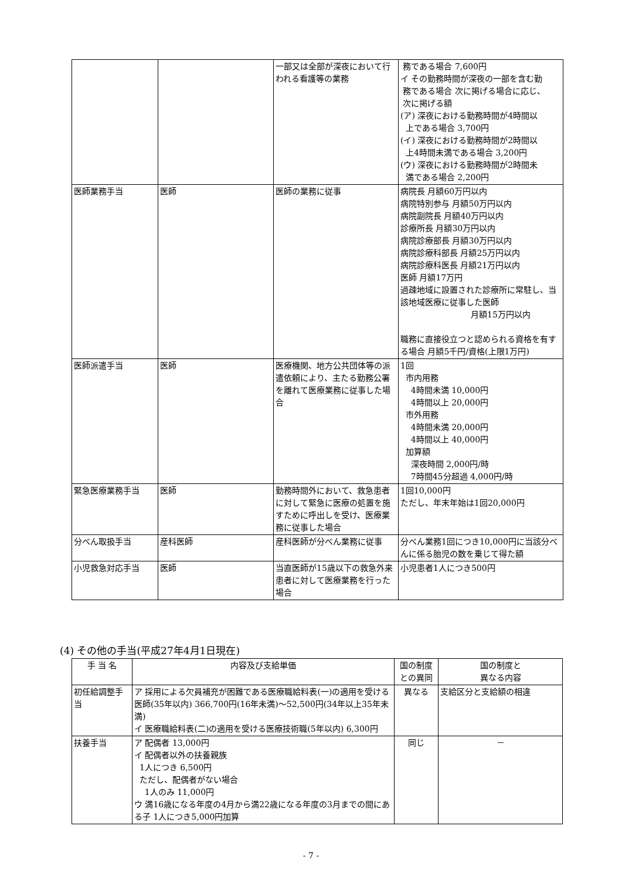| | | 一部又は全部が深夜において行われる看護等の業務 | 務である場合 7,600円 イ その勤務時間が深夜の一部を含む勤 務である場合 次に掲げる場合に応じ、 次に掲げる額 (ア) 深夜における勤務時間が4時間以 上である場合 3,700円 (イ) 深夜における勤務時間が2時間以 上4時間未満である場合 3,200円 (ウ) 深夜における勤務時間が2時間未 満である場合 2,200円 |
| 医師業務手当 | 医師 | 医師の業務に従事 | 病院長 月額60万円以内 病院特別参与 月額50万円以内 病院副院長 月額40万円以内 診療所長 月額30万円以内 病院診療部長 月額30万円以内 病院診療科部長 月額25万円以内 病院診療科医長 月額21万円以内 医師 月額17万円 過疎地域に設置された診療所に常駐し、当該地域医療に従事した医師 月額15万円以内 職務に直接役立つと認められる資格を有する場合 月額5千円/資格(上限1万円) |
| 医師派遣手当 | 医師 | 医療機関、地方公共団体等の派遣依頼により、主たる勤務公署を離れて医療業務に従事した場合 | 1回 市内用務 4時間未満 10,000円 4時間以上 20,000円 市外用務 4時間未満 20,000円 4時間以上 40,000円 加算額 深夜時間 2,000円/時 7時間45分超過 4,000円/時 |
| 緊急医療業務手当 | 医師 | 勤務時間外において、救急患者に対して緊急に医療の処置を施すために呼出しを受け、医療業務に従事した場合 | 1回10,000円 ただし、年末年始は1回20,000円 |
| 分べん取扱手当 | 産科医師 | 産科医師が分べん業務に従事 | 分べん業務1回につき10,000円に当該分べんに係る胎児の数を乗じて得た額 |
| 小児救急対応手当 | 医師 | 当直医師が15歳以下の救急外来患者に対して医療業務を行った場合 | 小児患者1人につき500円 |
(4) その他の手当(平成27年4月1日現在)
| 手 当 名 | 内容及び支給単価 | 国の制度との異同 | 国の制度と 異なる内容 |
| --- | --- | --- | --- |
| 初任給調整手当 | ア 採用による欠員補充が困難である医療職給料表(一)の適用を受ける医師(35年以内) 366,700円(16年未満)～52,500円(34年以上35年未満) イ 医療職給料表(二)の適用を受ける医療技術職(5年以内) 6,300円 | 異なる | 支給区分と支給額の相違 |
| 扶養手当 | ア 配偶者 13,000円 イ 配偶者以外の扶養親族 1人につき 6,500円 ただし、配偶者がない場合 1人のみ 11,000円 ウ 満16歳になる年度の4月から満22歳になる年度の3月までの間にある子 1人につき5,000円加算 | 同じ | － |
- 7 -